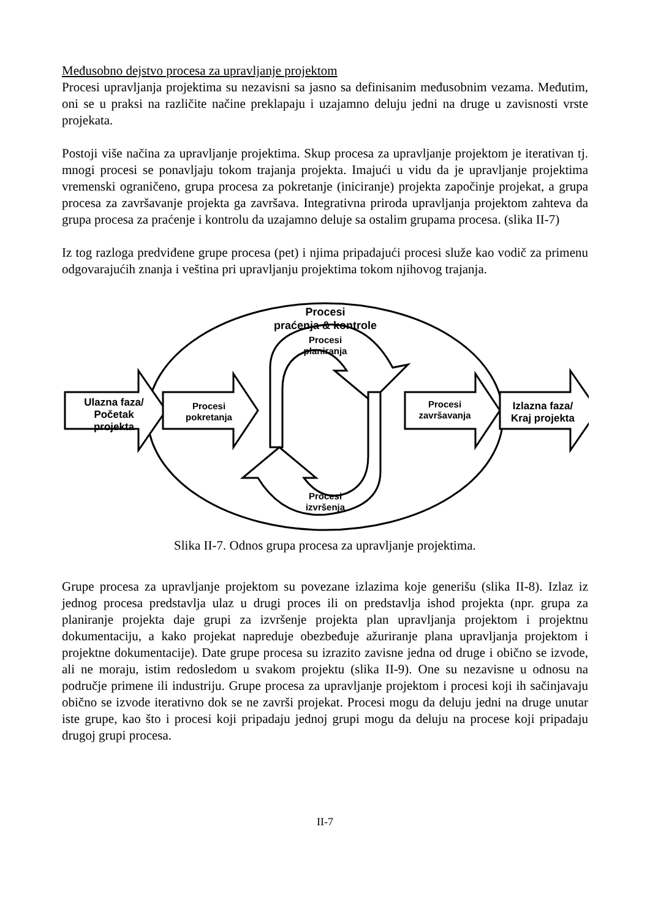Međusobno dejstvo procesa za upravljanje projektom
Procesi upravljanja projektima su nezavisni sa jasno sa definisanim međusobnim vezama. Međutim, oni se u praksi na različite načine preklapaju i uzajamno deluju jedni na druge u zavisnosti vrste projekata.
Postoji više načina za upravljanje projektima. Skup procesa za upravljanje projektom je iterativan tj. mnogi procesi se ponavljaju tokom trajanja projekta. Imajući u vidu da je upravljanje projektima vremenski ograničeno, grupa procesa za pokretanje (iniciranje) projekta započinje projekat, a grupa procesa za završavanje projekta ga završava. Integrativna priroda upravljanja projektom zahteva da grupa procesa za praćenje i kontrolu da uzajamno deluje sa ostalim grupama procesa. (slika II-7)
Iz tog razloga predviđene grupe procesa (pet) i njima pripadajući procesi služe kao vodič za primenu odgovarajućih znanja i veština pri upravljanju projektima tokom njihovog trajanja.
Procesi
praćenja & kontrole
Procesi
planiranja
Ulazna faza/
Početak
projekta
Procesi
pokretanja
Procesi
završavanja
Izlazna faza/
Kraj projekta
Procesi
izvršenja
Slika II-7. Odnos grupa procesa za upravljanje projektima.
Grupe procesa za upravljanje projektom su povezane izlazima koje generišu (slika II-8). Izlaz iz jednog procesa predstavlja ulaz u drugi proces ili on predstavlja ishod projekta (npr. grupa za planiranje projekta daje grupi za izvršenje projekta plan upravljanja projektom i projektnu dokumentaciju, a kako projekat napreduje obezbeđuje ažuriranje plana upravljanja projektom i projektne dokumentacije). Date grupe procesa su izrazito zavisne jedna od druge i obično se izvode, ali ne moraju, istim redosledom u svakom projektu (slika II-9). One su nezavisne u odnosu na područje primene ili industriju. Grupe procesa za upravljanje projektom i procesi koji ih sačinjavaju obično se izvode iterativno dok se ne završi projekat. Procesi mogu da deluju jedni na druge unutar iste grupe, kao što i procesi koji pripadaju jednoj grupi mogu da deluju na procese koji pripadaju drugoj grupi procesa.
II-7